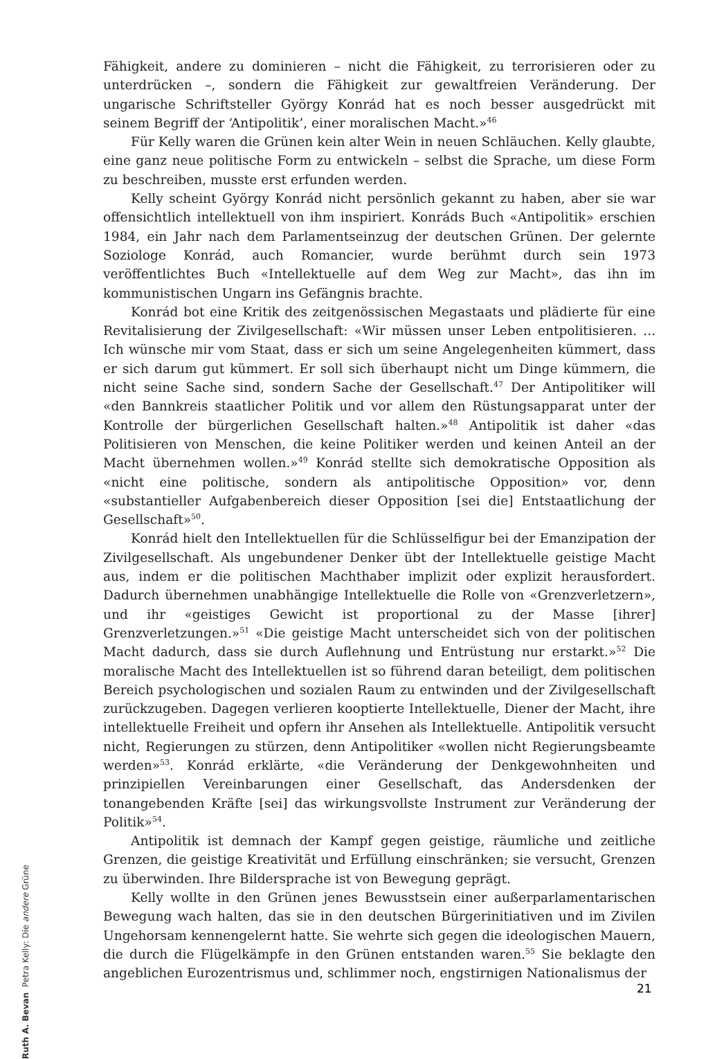Fähigkeit, andere zu dominieren – nicht die Fähigkeit, zu terrorisieren oder zu unterdrücken –, sondern die Fähigkeit zur gewaltfreien Veränderung. Der ungarische Schriftsteller György Konrád hat es noch besser ausgedrückt mit seinem Begriff der ‘Antipolitik’, einer moralischen Macht.»<sup>46</sup>
Für Kelly waren die Grünen kein alter Wein in neuen Schläuchen. Kelly glaubte, eine ganz neue politische Form zu entwickeln – selbst die Sprache, um diese Form zu beschreiben, musste erst erfunden werden.
Kelly scheint György Konrád nicht persönlich gekannt zu haben, aber sie war offensichtlich intellektuell von ihm inspiriert. Konráds Buch «Antipolitik» erschien 1984, ein Jahr nach dem Parlamentseinzug der deutschen Grünen. Der gelernte Soziologe Konrád, auch Romancier, wurde berühmt durch sein 1973 veröffentlichtes Buch «Intellektuelle auf dem Weg zur Macht», das ihn im kommunistischen Ungarn ins Gefängnis brachte.
Konrád bot eine Kritik des zeitgenössischen Megastaats und plädierte für eine Revitalisierung der Zivilgesellschaft: «Wir müssen unser Leben entpolitisieren. ... Ich wünsche mir vom Staat, dass er sich um seine Angelegenheiten kümmert, dass er sich darum gut kümmert. Er soll sich überhaupt nicht um Dinge kümmern, die nicht seine Sache sind, sondern Sache der Gesellschaft.<sup>47</sup> Der Antipolitiker will «den Bannkreis staatlicher Politik und vor allem den Rüstungsapparat unter der Kontrolle der bürgerlichen Gesellschaft halten.»<sup>48</sup> Antipolitik ist daher «das Politisieren von Menschen, die keine Politiker werden und keinen Anteil an der Macht übernehmen wollen.»<sup>49</sup> Konrád stellte sich demokratische Opposition als «nicht eine politische, sondern als antipolitische Opposition» vor, denn «substantieller Aufgabenbereich dieser Opposition [sei die] Entstaatlichung der Gesellschaft»<sup>50</sup>.
Konrád hielt den Intellektuellen für die Schlüsselfigur bei der Emanzipation der Zivilgesellschaft. Als ungebundener Denker übt der Intellektuelle geistige Macht aus, indem er die politischen Machthaber implizit oder explizit herausfordert. Dadurch übernehmen unabhängige Intellektuelle die Rolle von «Grenzverletzern», und ihr «geistiges Gewicht ist proportional zu der Masse [ihrer] Grenzverletzungen.»<sup>51</sup> «Die geistige Macht unterscheidet sich von der politischen Macht dadurch, dass sie durch Auflehnung und Entrüstung nur erstarkt.»<sup>52</sup> Die moralische Macht des Intellektuellen ist so führend daran beteiligt, dem politischen Bereich psychologischen und sozialen Raum zu entwinden und der Zivilgesellschaft zurückzugeben. Dagegen verlieren kooptierte Intellektuelle, Diener der Macht, ihre intellektuelle Freiheit und opfern ihr Ansehen als Intellektuelle. Antipolitik versucht nicht, Regierungen zu stürzen, denn Antipolitiker «wollen nicht Regierungsbeamte werden»<sup>53</sup>. Konrád erklärte, «die Veränderung der Denkgewohnheiten und prinzipiellen Vereinbarungen einer Gesellschaft, das Andersdenken der tonangebenden Kräfte [sei] das wirkungsvollste Instrument zur Veränderung der Politik»<sup>54</sup>.
Antipolitik ist demnach der Kampf gegen geistige, räumliche und zeitliche Grenzen, die geistige Kreativität und Erfüllung einschränken; sie versucht, Grenzen zu überwinden. Ihre Bildersprache ist von Bewegung geprägt.
Kelly wollte in den Grünen jenes Bewusstsein einer außerparlamentarischen Bewegung wach halten, das sie in den deutschen Bürgerinitiativen und im Zivilen Ungehorsam kennengelernt hatte. Sie wehrte sich gegen die ideologischen Mauern, die durch die Flügelkämpfe in den Grünen entstanden waren.<sup>55</sup> Sie beklagte den angeblichen Eurozentrismus und, schlimmer noch, engstirnigen Nationalismus der
Ruth A. Bevan Petra Kelly: Die andere Grüne
21